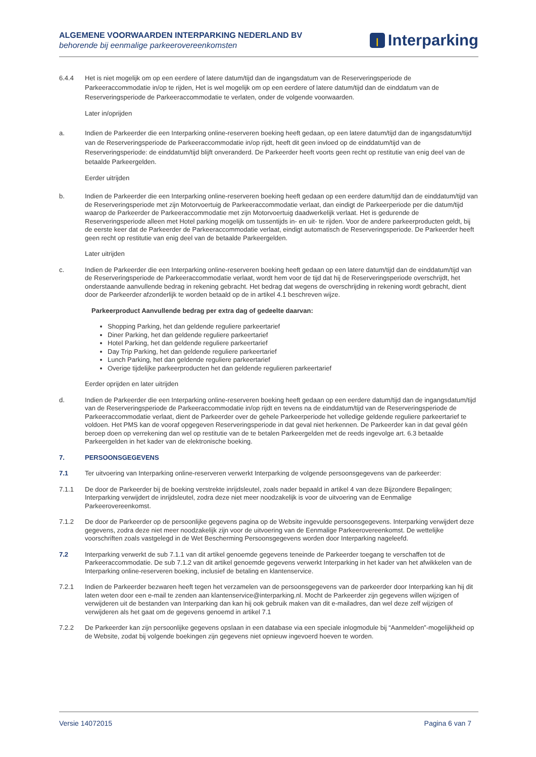ALGEMENE VOORWAARDEN INTERPARKING NEDERLAND BV
behorende bij eenmalige parkeerovereenkomsten
ꞁ Interparking
6.4.4 Het is niet mogelijk om op een eerdere of latere datum/tijd dan de ingangsdatum van de Reserveringsperiode de Parkeeraccommodatie in/op te rijden, Het is wel mogelijk om op een eerdere of latere datum/tijd dan de einddatum van de Reserveringsperiode de Parkeeraccommodatie te verlaten, onder de volgende voorwaarden.
Later in/oprijden
a. Indien de Parkeerder die een Interparking online-reserveren boeking heeft gedaan, op een latere datum/tijd dan de ingangsdatum/tijd van de Reserveringsperiode de Parkeeraccommodatie in/op rijdt, heeft dit geen invloed op de einddatum/tijd van de Reserveringsperiode: de einddatum/tijd blijft onveranderd. De Parkeerder heeft voorts geen recht op restitutie van enig deel van de betaalde Parkeergelden.
Eerder uitrijden
b. Indien de Parkeerder die een Interparking online-reserveren boeking heeft gedaan op een eerdere datum/tijd dan de einddatum/tijd van de Reserveringsperiode met zijn Motorvoertuig de Parkeeraccommodatie verlaat, dan eindigt de Parkeerperiode per die datum/tijd waarop de Parkeerder de Parkeeraccommodatie met zijn Motorvoertuig daadwerkelijk verlaat. Het is gedurende de Reserveringsperiode alleen met Hotel parking mogelijk om tussentijds in- en uit- te rijden. Voor de andere parkeerproducten geldt, bij de eerste keer dat de Parkeerder de Parkeeraccommodatie verlaat, eindigt automatisch de Reserveringsperiode. De Parkeerder heeft geen recht op restitutie van enig deel van de betaalde Parkeergelden.
Later uitrijden
c. Indien de Parkeerder die een Interparking online-reserveren boeking heeft gedaan op een latere datum/tijd dan de einddatum/tijd van de Reserveringsperiode de Parkeeraccommodatie verlaat, wordt hem voor de tijd dat hij de Reserveringsperiode overschrijdt, het onderstaande aanvullende bedrag in rekening gebracht. Het bedrag dat wegens de overschrijding in rekening wordt gebracht, dient door de Parkeerder afzonderlijk te worden betaald op de in artikel 4.1 beschreven wijze.
Parkeerproduct Aanvullende bedrag per extra dag of gedeelte daarvan:
Shopping Parking, het dan geldende reguliere parkeertarief
Diner Parking, het dan geldende reguliere parkeertarief
Hotel Parking, het dan geldende reguliere parkeertarief
Day Trip Parking, het dan geldende reguliere parkeertarief
Lunch Parking, het dan geldende reguliere parkeertarief
Overige tijdelijke parkeerproducten het dan geldende regulieren parkeertarief
Eerder oprijden en later uitrijden
d. Indien de Parkeerder die een Interparking online-reserveren boeking heeft gedaan op een eerdere datum/tijd dan de ingangsdatum/tijd van de Reserveringsperiode de Parkeeraccommodatie in/op rijdt en tevens na de einddatum/tijd van de Reserveringsperiode de Parkeeraccommodatie verlaat, dient de Parkeerder over de gehele Parkeerperiode het volledige geldende reguliere parkeertarief te voldoen. Het PMS kan de vooraf opgegeven Reserveringsperiode in dat geval niet herkennen. De Parkeerder kan in dat geval géén beroep doen op verrekening dan wel op restitutie van de te betalen Parkeergelden met de reeds ingevolge art. 6.3 betaalde Parkeergelden in het kader van de elektronische boeking.
7. PERSOONSGEGEVENS
7.1 Ter uitvoering van Interparking online-reserveren verwerkt Interparking de volgende persoonsgegevens van de parkeerder:
7.1.1 De door de Parkeerder bij de boeking verstrekte inrijdsleutel, zoals nader bepaald in artikel 4 van deze Bijzondere Bepalingen; Interparking verwijdert de inrijdsleutel, zodra deze niet meer noodzakelijk is voor de uitvoering van de Eenmalige Parkeerovereenkomst.
7.1.2 De door de Parkeerder op de persoonlijke gegevens pagina op de Website ingevulde persoonsgegevens. Interparking verwijdert deze gegevens, zodra deze niet meer noodzakelijk zijn voor de uitvoering van de Eenmalige Parkeerovereenkomst. De wettelijke voorschriften zoals vastgelegd in de Wet Bescherming Persoonsgegevens worden door Interparking nageleefd.
7.2 Interparking verwerkt de sub 7.1.1 van dit artikel genoemde gegevens teneinde de Parkeerder toegang te verschaffen tot de Parkeeraccommodatie. De sub 7.1.2 van dit artikel genoemde gegevens verwerkt Interparking in het kader van het afwikkelen van de Interparking online-reserveren boeking, inclusief de betaling en klantenservice.
7.2.1 Indien de Parkeerder bezwaren heeft tegen het verzamelen van de persoonsgegevens van de parkeerder door Interparking kan hij dit laten weten door een e-mail te zenden aan klantenservice@interparking.nl. Mocht de Parkeerder zijn gegevens willen wijzigen of verwijderen uit de bestanden van Interparking dan kan hij ook gebruik maken van dit e-mailadres, dan wel deze zelf wijzigen of verwijderen als het gaat om de gegevens genoemd in artikel 7.1
7.2.2 De Parkeerder kan zijn persoonlijke gegevens opslaan in een database via een speciale inlogmodule bij “Aanmelden”-mogelijkheid op de Website, zodat bij volgende boekingen zijn gegevens niet opnieuw ingevoerd hoeven te worden.
Versie 14072015 Pagina 6 van 7